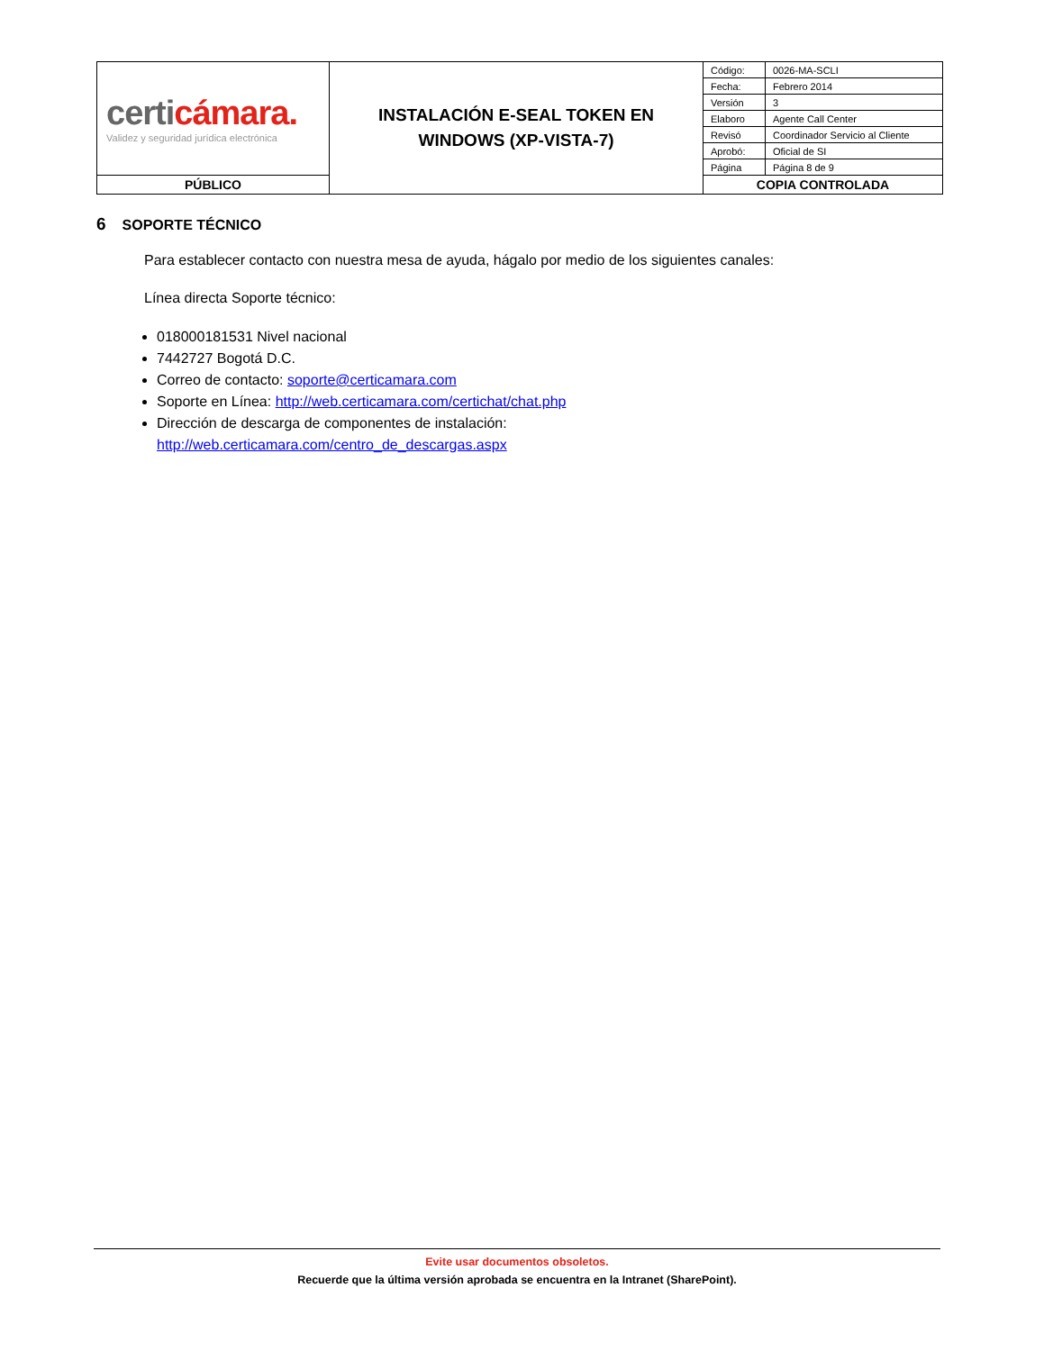| certi cámara. Validez y seguridad jurídica electrónica | INSTALACIÓN E-SEAL TOKEN EN WINDOWS (XP-VISTA-7) | / Código: / 0026-MA-SCLI / / Fecha: / Febrero 2014 / / Versión / 3 / / Elaboro / Agente Call Center / / Revisó / Coordinador Servicio al Cliente / / Aprobó: / Oficial de SI / / Página / Página 8 de 9 / |
| PÚBLICO | | COPIA CONTROLADA |
6 SOPORTE TÉCNICO
Para establecer contacto con nuestra mesa de ayuda, hágalo por medio de los siguientes canales:
Línea directa Soporte técnico:
018000181531 Nivel nacional
7442727 Bogotá D.C.
Correo de contacto: soporte@certicamara.com
Soporte en Línea: http://web.certicamara.com/certichat/chat.php
Dirección de descarga de componentes de instalación:
http://web.certicamara.com/centro_de_descargas.aspx
Evite usar documentos obsoletos.
Recuerde que la última versión aprobada se encuentra en la Intranet (SharePoint).